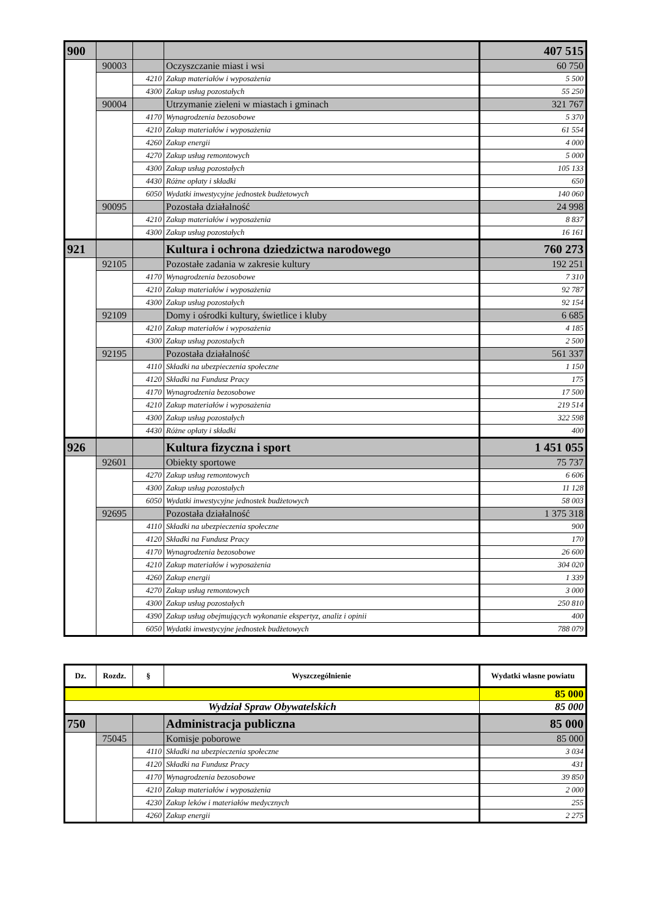| 900 | | | | 407 515 |
| | 90003 | | Oczyszczanie miast i wsi | 60 750 |
| | | 4210 | Zakup materiałów i wyposażenia | 5 500 |
| | | 4300 | Zakup usług pozostałych | 55 250 |
| | 90004 | | Utrzymanie zieleni w miastach i gminach | 321 767 |
| | | 4170 | Wynagrodzenia bezosobowe | 5 370 |
| | | 4210 | Zakup materiałów i wyposażenia | 61 554 |
| | | 4260 | Zakup energii | 4 000 |
| | | 4270 | Zakup usług remontowych | 5 000 |
| | | 4300 | Zakup usług pozostałych | 105 133 |
| | | 4430 | Różne opłaty i składki | 650 |
| | | 6050 | Wydatki inwestycyjne jednostek budżetowych | 140 060 |
| | 90095 | | Pozostała działalność | 24 998 |
| | | 4210 | Zakup materiałów i wyposażenia | 8 837 |
| | | 4300 | Zakup usług pozostałych | 16 161 |
| 921 | | | Kultura i ochrona dziedzictwa narodowego | 760 273 |
| | 92105 | | Pozostałe zadania w zakresie kultury | 192 251 |
| | | 4170 | Wynagrodzenia bezosobowe | 7 310 |
| | | 4210 | Zakup materiałów i wyposażenia | 92 787 |
| | | 4300 | Zakup usług pozostałych | 92 154 |
| | 92109 | | Domy i ośrodki kultury, świetlice i kluby | 6 685 |
| | | 4210 | Zakup materiałów i wyposażenia | 4 185 |
| | | 4300 | Zakup usług pozostałych | 2 500 |
| | 92195 | | Pozostała działalność | 561 337 |
| | | 4110 | Składki na ubezpieczenia społeczne | 1 150 |
| | | 4120 | Składki na Fundusz Pracy | 175 |
| | | 4170 | Wynagrodzenia bezosobowe | 17 500 |
| | | 4210 | Zakup materiałów i wyposażenia | 219 514 |
| | | 4300 | Zakup usług pozostałych | 322 598 |
| | | 4430 | Różne opłaty i składki | 400 |
| 926 | | | Kultura fizyczna i sport | 1 451 055 |
| | 92601 | | Obiekty sportowe | 75 737 |
| | | 4270 | Zakup usług remontowych | 6 606 |
| | | 4300 | Zakup usług pozostałych | 11 128 |
| | | 6050 | Wydatki inwestycyjne jednostek budżetowych | 58 003 |
| | 92695 | | Pozostała działalność | 1 375 318 |
| | | 4110 | Składki na ubezpieczenia społeczne | 900 |
| | | 4120 | Składki na Fundusz Pracy | 170 |
| | | 4170 | Wynagrodzenia bezosobowe | 26 600 |
| | | 4210 | Zakup materiałów i wyposażenia | 304 020 |
| | | 4260 | Zakup energii | 1 339 |
| | | 4270 | Zakup usług remontowych | 3 000 |
| | | 4300 | Zakup usług pozostałych | 250 810 |
| | | 4390 | Zakup usług obejmujących wykonanie ekspertyz, analiz i opinii | 400 |
| | | 6050 | Wydatki inwestycyjne jednostek budżetowych | 788 079 |
| Dz. | Rozdz. | § | Wyszczególnienie | Wydatki własne powiatu |
| --- | --- | --- | --- | --- |
| | | | | 85 000 |
| Wydział Spraw Obywatelskich | | | | 85 000 |
| 750 | | | Administracja publiczna | 85 000 |
| | 75045 | | Komisje poborowe | 85 000 |
| | | 4110 | Składki na ubezpieczenia społeczne | 3 034 |
| | | 4120 | Składki na Fundusz Pracy | 431 |
| | | 4170 | Wynagrodzenia bezosobowe | 39 850 |
| | | 4210 | Zakup materiałów i wyposażenia | 2 000 |
| | | 4230 | Zakup leków i materiałów medycznych | 255 |
| | | 4260 | Zakup energii | 2 275 |